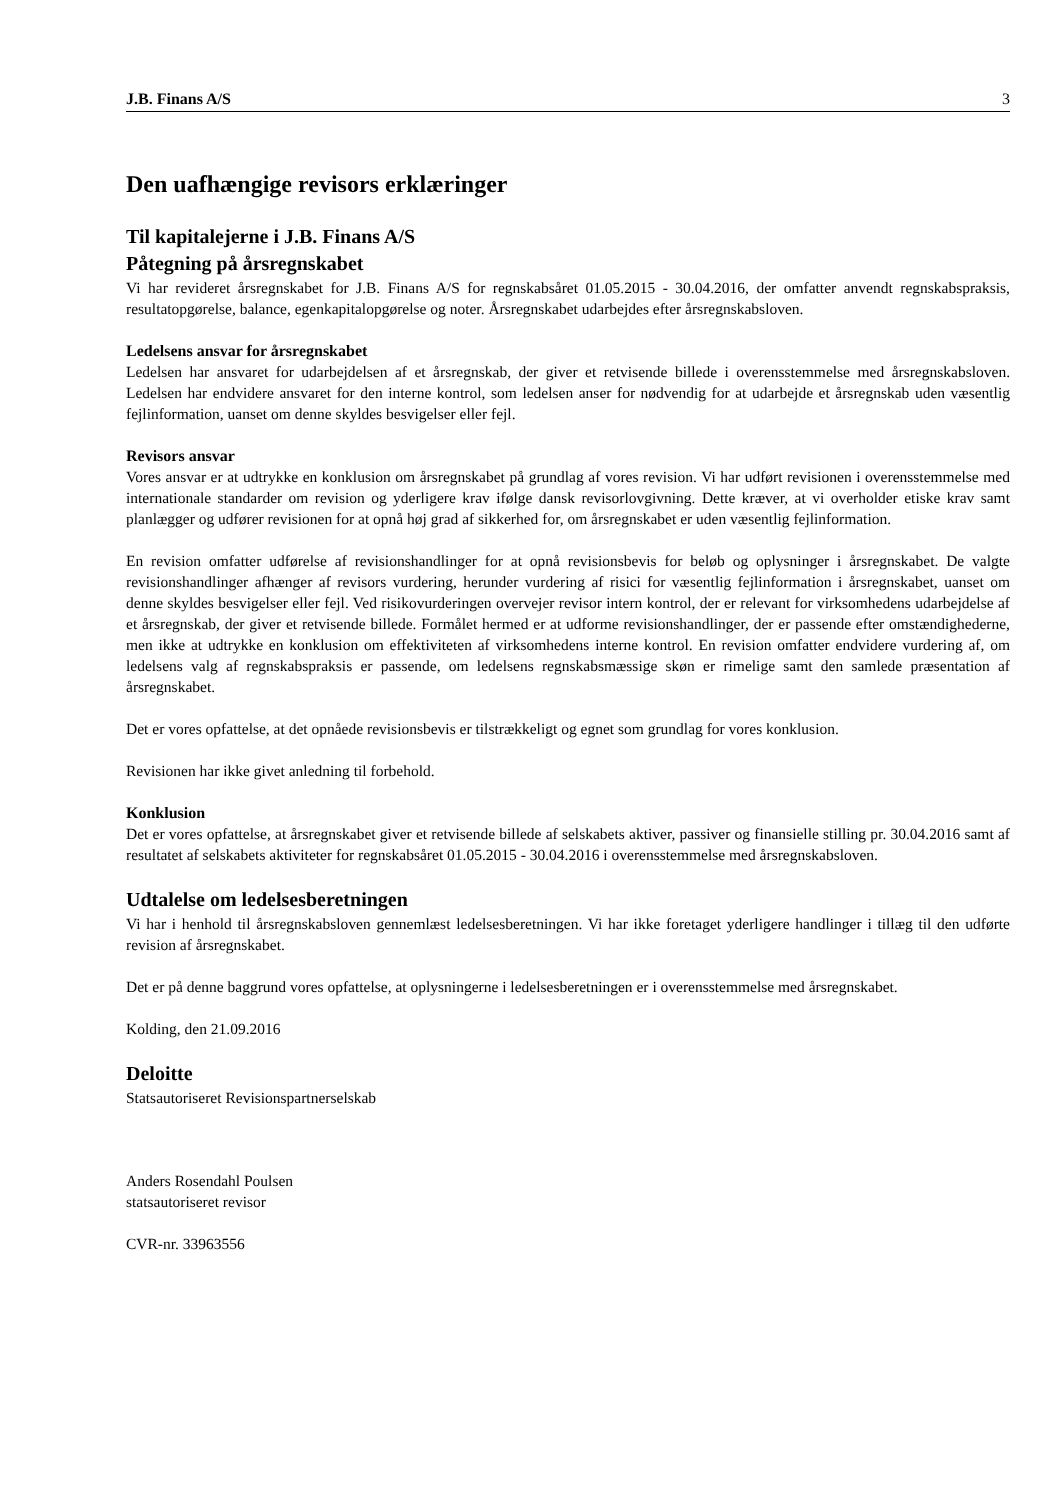J.B. Finans A/S 3
Den uafhængige revisors erklæringer
Til kapitalejerne i J.B. Finans A/S
Påtegning på årsregnskabet
Vi har revideret årsregnskabet for J.B. Finans A/S for regnskabsåret 01.05.2015 - 30.04.2016, der omfatter anvendt regnskabspraksis, resultatopgørelse, balance, egenkapitalopgørelse og noter. Årsregnskabet udarbejdes efter årsregnskabsloven.
Ledelsens ansvar for årsregnskabet
Ledelsen har ansvaret for udarbejdelsen af et årsregnskab, der giver et retvisende billede i overensstemmelse med årsregnskabsloven. Ledelsen har endvidere ansvaret for den interne kontrol, som ledelsen anser for nødvendig for at udarbejde et årsregnskab uden væsentlig fejlinformation, uanset om denne skyldes besvigelser eller fejl.
Revisors ansvar
Vores ansvar er at udtrykke en konklusion om årsregnskabet på grundlag af vores revision. Vi har udført revisionen i overensstemmelse med internationale standarder om revision og yderligere krav ifølge dansk revisorlovgivning. Dette kræver, at vi overholder etiske krav samt planlægger og udfører revisionen for at opnå høj grad af sikkerhed for, om årsregnskabet er uden væsentlig fejlinformation.
En revision omfatter udførelse af revisionshandlinger for at opnå revisionsbevis for beløb og oplysninger i årsregnskabet. De valgte revisionshandlinger afhænger af revisors vurdering, herunder vurdering af risici for væsentlig fejlinformation i årsregnskabet, uanset om denne skyldes besvigelser eller fejl. Ved risikovurderingen overvejer revisor intern kontrol, der er relevant for virksomhedens udarbejdelse af et årsregnskab, der giver et retvisende billede. Formålet hermed er at udforme revisionshandlinger, der er passende efter omstændighederne, men ikke at udtrykke en konklusion om effektiviteten af virksomhedens interne kontrol. En revision omfatter endvidere vurdering af, om ledelsens valg af regnskabspraksis er passende, om ledelsens regnskabsmæssige skøn er rimelige samt den samlede præsentation af årsregnskabet.
Det er vores opfattelse, at det opnåede revisionsbevis er tilstrækkeligt og egnet som grundlag for vores konklusion.
Revisionen har ikke givet anledning til forbehold.
Konklusion
Det er vores opfattelse, at årsregnskabet giver et retvisende billede af selskabets aktiver, passiver og finansielle stilling pr. 30.04.2016 samt af resultatet af selskabets aktiviteter for regnskabsåret 01.05.2015 - 30.04.2016 i overensstemmelse med årsregnskabsloven.
Udtalelse om ledelsesberetningen
Vi har i henhold til årsregnskabsloven gennemlæst ledelsesberetningen. Vi har ikke foretaget yderligere handlinger i tillæg til den udførte revision af årsregnskabet.
Det er på denne baggrund vores opfattelse, at oplysningerne i ledelsesberetningen er i overensstemmelse med årsregnskabet.
Kolding, den 21.09.2016
Deloitte
Statsautoriseret Revisionspartnerselskab
Anders Rosendahl Poulsen
statsautoriseret revisor
CVR-nr. 33963556